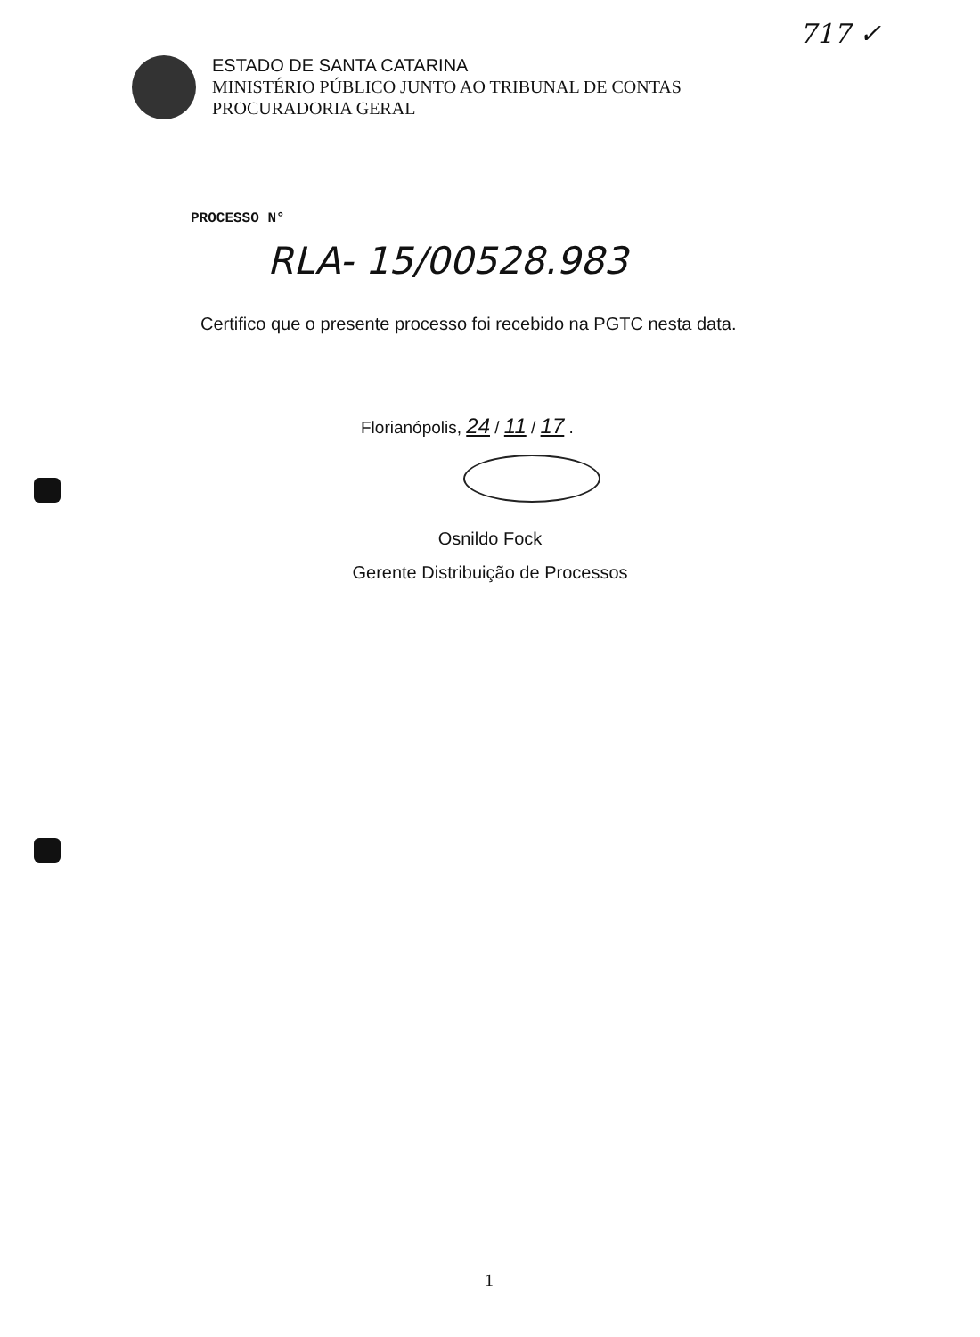717 ✓
ESTADO DE SANTA CATARINA
MINISTÉRIO PÚBLICO JUNTO AO TRIBUNAL DE CONTAS
PROCURADORIA GERAL
PROCESSO N°
RLA- 15/00528.983
Certifico que o presente processo foi recebido na PGTC nesta data.
Florianópolis, 24 / 11 / 17 .
Osnildo Fock
Gerente Distribuição de Processos
1